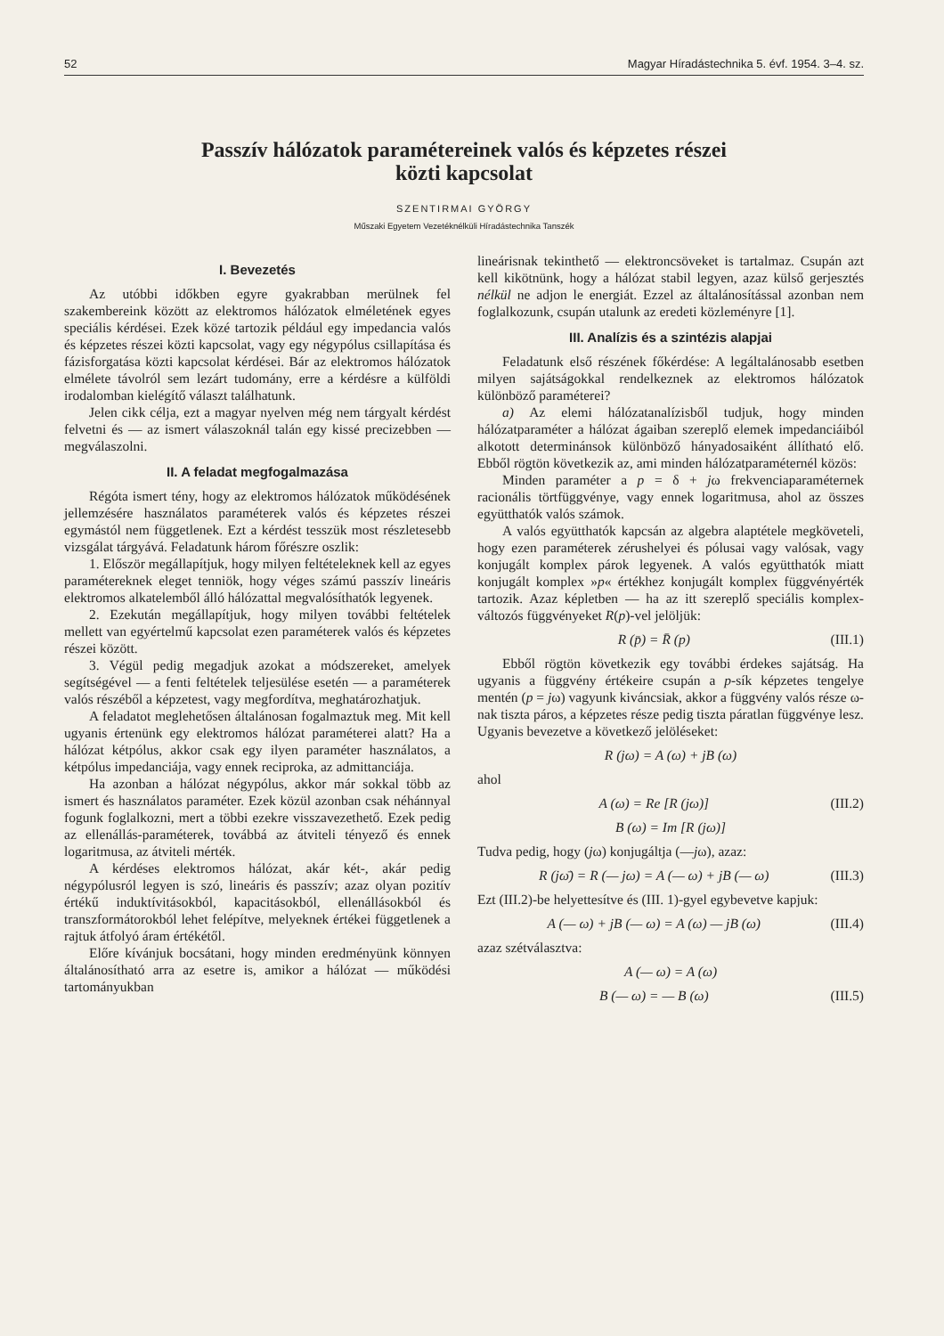52 Magyar Híradástechnika 5. évf. 1954. 3–4. sz.
Passzív hálózatok paramétereinek valós és képzetes részei
közti kapcsolat
SZENTIRMAI GYÖRGY
Műszaki Egyetem Vezetéknélküli Híradástechnika Tanszék
I. Bevezetés
Az utóbbi időkben egyre gyakrabban merülnek fel szakembereink között az elektromos hálózatok elméletének egyes speciális kérdései. Ezek közé tartozik például egy impedancia valós és képzetes részei közti kapcsolat, vagy egy négypólus csillapítása és fázisforgatása közti kapcsolat kérdései. Bár az elektromos hálózatok elmélete távolról sem lezárt tudomány, erre a kérdésre a külföldi irodalomban kielégítő választ találhatunk.
Jelen cikk célja, ezt a magyar nyelven még nem tárgyalt kérdést felvetni és — az ismert válaszoknál talán egy kissé precizebben — megválaszolni.
II. A feladat megfogalmazása
Régóta ismert tény, hogy az elektromos hálózatok működésének jellemzésére használatos paraméterek valós és képzetes részei egymástól nem függetlenek. Ezt a kérdést tesszük most részletesebb vizsgálat tárgyává. Feladatunk három főrészre oszlik:
1. Először megállapítjuk, hogy milyen feltételeknek kell az egyes paramétereknek eleget tenniök, hogy véges számú passzív lineáris elektromos alkatelemből álló hálózattal megvalósíthatók legyenek.
2. Ezekután megállapítjuk, hogy milyen további feltételek mellett van egyértelmű kapcsolat ezen paraméterek valós és képzetes részei között.
3. Végül pedig megadjuk azokat a módszereket, amelyek segítségével — a fenti feltételek teljesülése esetén — a paraméterek valós részéből a képzetest, vagy megfordítva, meghatározhatjuk.
A feladatot meglehetősen általánosan fogalmaztuk meg. Mit kell ugyanis értenünk egy elektromos hálózat paraméterei alatt? Ha a hálózat kétpólus, akkor csak egy ilyen paraméter használatos, a kétpólus impedanciája, vagy ennek reciproka, az admittanciája.
Ha azonban a hálózat négypólus, akkor már sokkal több az ismert és használatos paraméter. Ezek közül azonban csak néhánnyal fogunk foglalkozni, mert a többi ezekre visszavezethető. Ezek pedig az ellenállás-paraméterek, továbbá az átviteli tényező és ennek logaritmusa, az átviteli mérték.
A kérdéses elektromos hálózat, akár két-, akár pedig négypólusról legyen is szó, lineáris és passzív; azaz olyan pozitív értékű induktívitásokból, kapacitásokból, ellenállásokból és transzformátorokból lehet felépítve, melyeknek értékei függetlenek a rajtuk átfolyó áram értékétől.
Előre kívánjuk bocsátani, hogy minden eredményünk könnyen általánosítható arra az esetre is, amikor a hálózat — működési tartományukban
lineárisnak tekinthető — elektroncsöveket is tartalmaz. Csupán azt kell kikötnünk, hogy a hálózat stabil legyen, azaz külső gerjesztés nélkül ne adjon le energiát. Ezzel az általánosítással azonban nem foglalkozunk, csupán utalunk az eredeti közleményre [1].
III. Analízis és a szintézis alapjai
Feladatunk első részének főkérdése: A legáltalánosabb esetben milyen sajátságokkal rendelkeznek az elektromos hálózatok különböző paraméterei?
a) Az elemi hálózatanalízisből tudjuk, hogy minden hálózatparaméter a hálózat ágaiban szereplő elemek impedanciáiból alkotott determinánsok különböző hányadosaiként állítható elő. Ebből rögtön következik az, ami minden hálózatparaméternél közös:
Minden paraméter a p = δ + jω frekvenciaparaméternek racionális törtfüggvénye, vagy ennek logaritmusa, ahol az összes együtthatók valós számok.
A valós együtthatók kapcsán az algebra alaptétele megköveteli, hogy ezen paraméterek zérushelyei és pólusai vagy valósak, vagy konjugált komplex párok legyenek. A valós együtthatók miatt konjugált komplex »p« értékhez konjugált komplex függvényérték tartozik. Azaz képletben — ha az itt szereplő speciális komplex-változós függvényeket R(p)-vel jelöljük:
R (p̄) = R̄ (p) (III.1)
Ebből rögtön következik egy további érdekes sajátság. Ha ugyanis a függvény értékeire csupán a p-sík képzetes tengelye mentén (p = jω) vagyunk kiváncsiak, akkor a függvény valós része ω-nak tiszta páros, a képzetes része pedig tiszta páratlan függvénye lesz. Ugyanis bevezetve a következő jelöléseket:
R (jω) = A (ω) + jB (ω)
ahol
A (ω) = Re [R (jω)] (III.2)
B (ω) = Im [R (jω)]
Tudva pedig, hogy (jω) konjugáltja (—jω), azaz:
R (jω̄) = R (— jω) = A (— ω) + jB (— ω) (III.3)
Ezt (III.2)-be helyettesítve és (III. 1)-gyel egybevetve kapjuk:
A (— ω) + jB (— ω) = A (ω) — jB (ω) (III.4)
azaz szétválasztva:
A (— ω) = A (ω)
B (— ω) = — B (ω) (III.5)